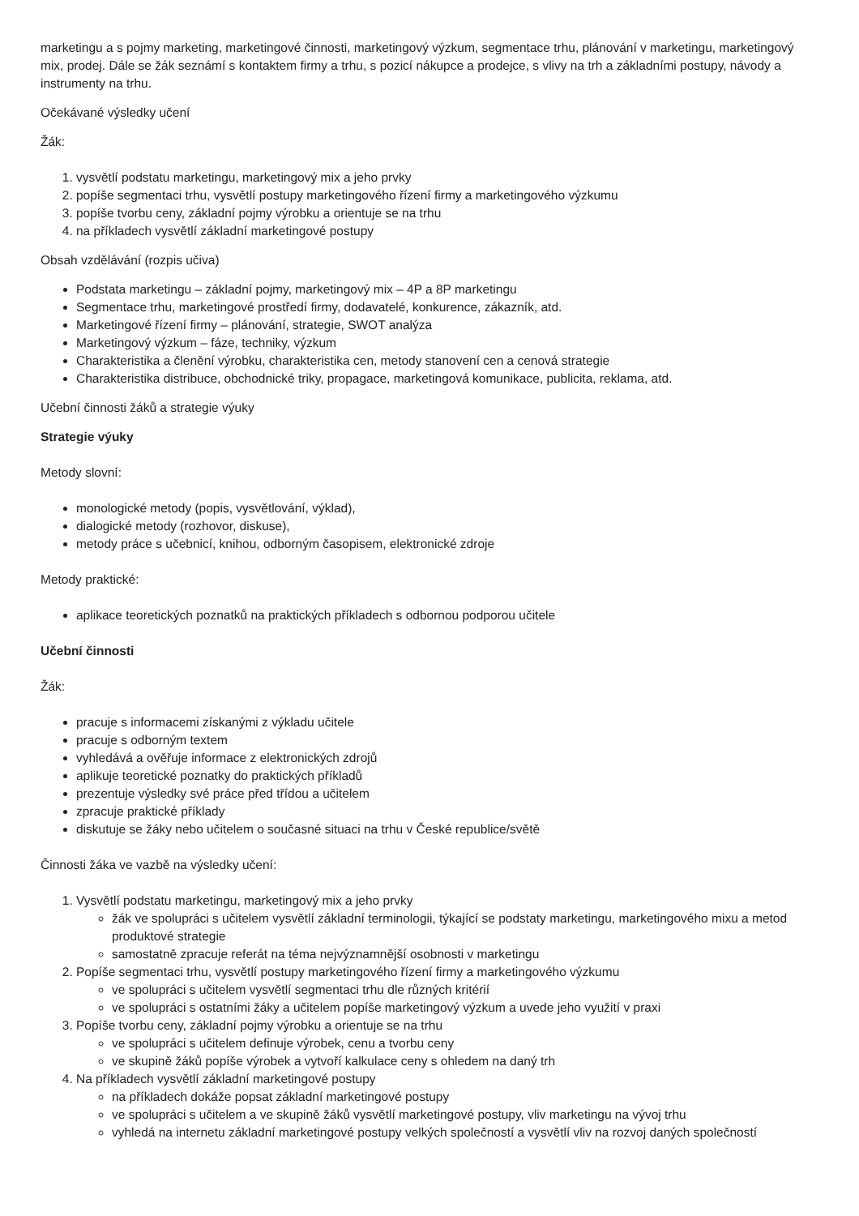marketingu a s pojmy marketing, marketingové činnosti, marketingový výzkum, segmentace trhu, plánování v marketingu, marketingový mix, prodej. Dále se žák seznámí s kontaktem firmy a trhu, s pozicí nákupce a prodejce, s vlivy na trh a základními postupy, návody a instrumenty na trhu.
Očekávané výsledky učení
Žák:
1. vysvětlí podstatu marketingu, marketingový mix a jeho prvky
2. popíše segmentaci trhu, vysvětlí postupy marketingového řízení firmy a marketingového výzkumu
3. popíše tvorbu ceny, základní pojmy výrobku a orientuje se na trhu
4. na příkladech vysvětlí základní marketingové postupy
Obsah vzdělávání (rozpis učiva)
Podstata marketingu – základní pojmy, marketingový mix – 4P a 8P marketingu
Segmentace trhu, marketingové prostředí firmy, dodavatelé, konkurence, zákazník, atd.
Marketingové řízení firmy – plánování, strategie, SWOT analýza
Marketingový výzkum – fáze, techniky, výzkum
Charakteristika a členění výrobku, charakteristika cen, metody stanovení cen a cenová strategie
Charakteristika distribuce, obchodnické triky, propagace, marketingová komunikace, publicita, reklama, atd.
Učební činnosti žáků a strategie výuky
Strategie výuky
Metody slovní:
monologické metody (popis, vysvětlování, výklad),
dialogické metody (rozhovor, diskuse),
metody práce s učebnicí, knihou, odborným časopisem, elektronické zdroje
Metody praktické:
aplikace teoretických poznatků na praktických příkladech s odbornou podporou učitele
Učební činnosti
Žák:
pracuje s informacemi získanými z výkladu učitele
pracuje s odborným textem
vyhledává a ověřuje informace z elektronických zdrojů
aplikuje teoretické poznatky do praktických příkladů
prezentuje výsledky své práce před třídou a učitelem
zpracuje praktické příklady
diskutuje se žáky nebo učitelem o současné situaci na trhu v České republice/světě
Činnosti žáka ve vazbě na výsledky učení:
1. Vysvětlí podstatu marketingu, marketingový mix a jeho prvky
žák ve spolupráci s učitelem vysvětlí základní terminologii, týkající se podstaty marketingu, marketingového mixu a metod produktové strategie
samostatně zpracuje referát na téma nejvýznamnější osobnosti v marketingu
2. Popíše segmentaci trhu, vysvětlí postupy marketingového řízení firmy a marketingového výzkumu
ve spolupráci s učitelem vysvětlí segmentaci trhu dle různých kritérií
ve spolupráci s ostatními žáky a učitelem popíše marketingový výzkum a uvede jeho využití v praxi
3. Popíše tvorbu ceny, základní pojmy výrobku a orientuje se na trhu
ve spolupráci s učitelem definuje výrobek, cenu a tvorbu ceny
ve skupině žáků popíše výrobek a vytvoří kalkulace ceny s ohledem na daný trh
4. Na příkladech vysvětlí základní marketingové postupy
na příkladech dokáže popsat základní marketingové postupy
ve spolupráci s učitelem a ve skupině žáků vysvětlí marketingové postupy, vliv marketingu na vývoj trhu
vyhledá na internetu základní marketingové postupy velkých společností a vysvětlí vliv na rozvoj daných společností